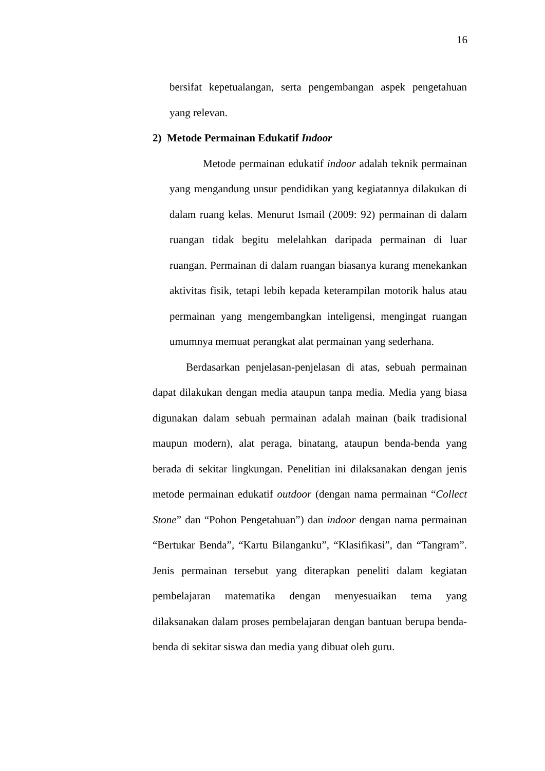16
bersifat kepetualangan, serta pengembangan aspek pengetahuan yang relevan.
2) Metode Permainan Edukatif Indoor
Metode permainan edukatif indoor adalah teknik permainan yang mengandung unsur pendidikan yang kegiatannya dilakukan di dalam ruang kelas. Menurut Ismail (2009: 92) permainan di dalam ruangan tidak begitu melelahkan daripada permainan di luar ruangan. Permainan di dalam ruangan biasanya kurang menekankan aktivitas fisik, tetapi lebih kepada keterampilan motorik halus atau permainan yang mengembangkan inteligensi, mengingat ruangan umumnya memuat perangkat alat permainan yang sederhana.
Berdasarkan penjelasan-penjelasan di atas, sebuah permainan dapat dilakukan dengan media ataupun tanpa media. Media yang biasa digunakan dalam sebuah permainan adalah mainan (baik tradisional maupun modern), alat peraga, binatang, ataupun benda-benda yang berada di sekitar lingkungan. Penelitian ini dilaksanakan dengan jenis metode permainan edukatif outdoor (dengan nama permainan “Collect Stone” dan “Pohon Pengetahuan”) dan indoor dengan nama permainan “Bertukar Benda”, “Kartu Bilanganku”, “Klasifikasi”, dan “Tangram”. Jenis permainan tersebut yang diterapkan peneliti dalam kegiatan pembelajaran matematika dengan menyesuaikan tema yang dilaksanakan dalam proses pembelajaran dengan bantuan berupa benda-benda di sekitar siswa dan media yang dibuat oleh guru.